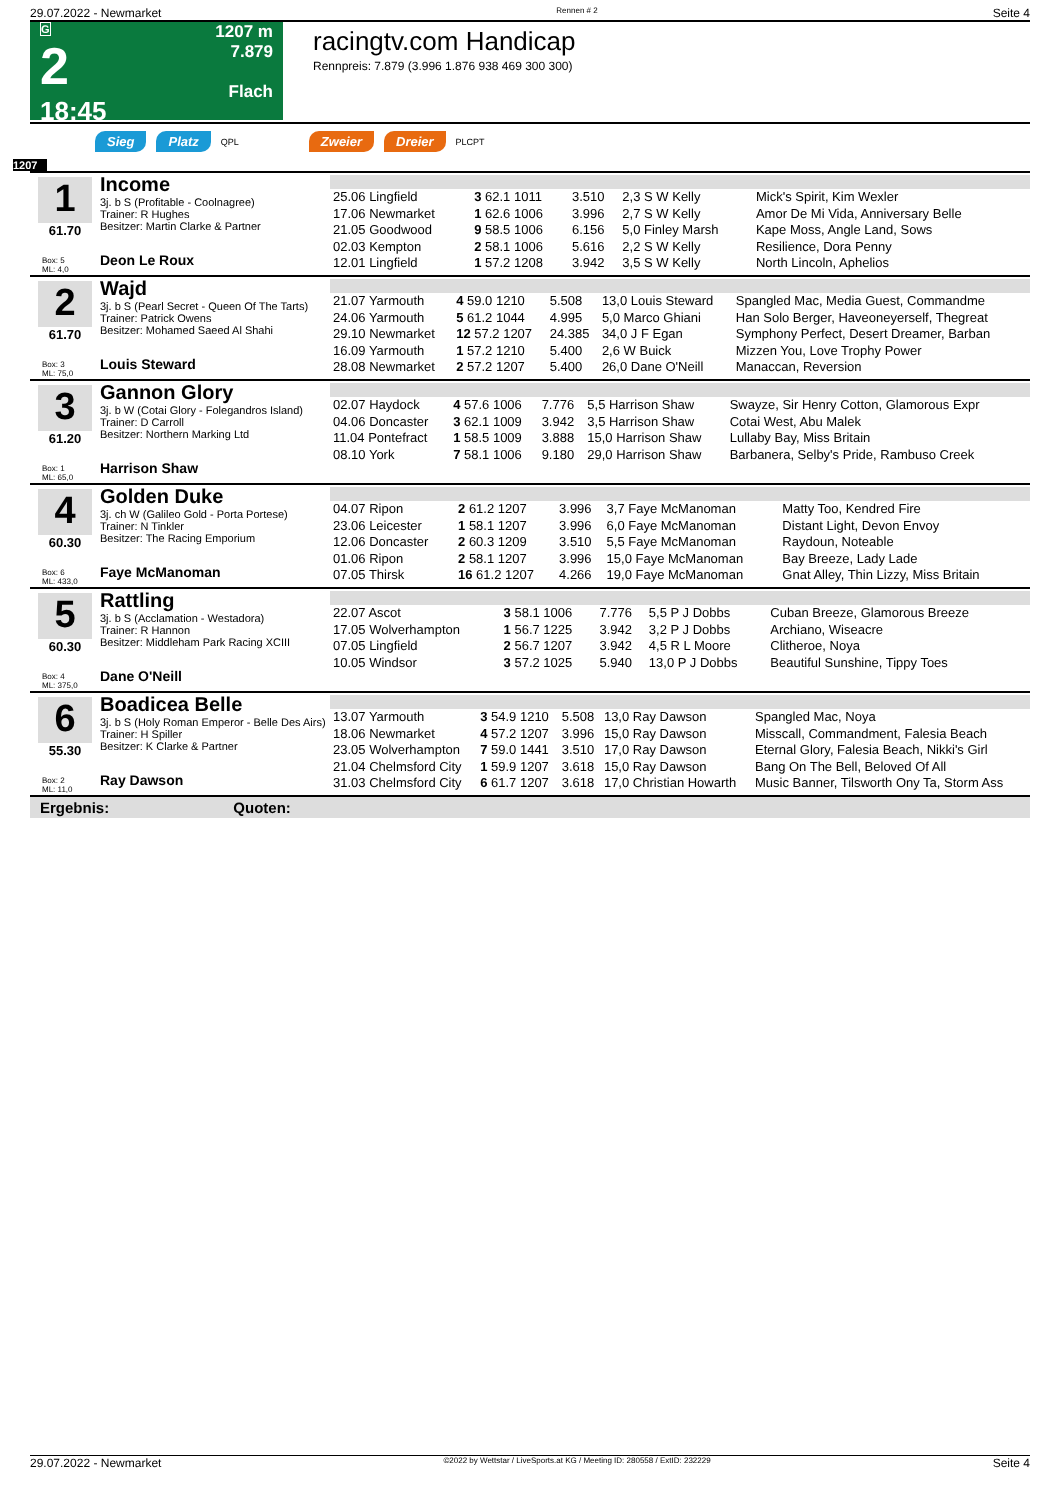29.07.2022 - Newmarket Rennen # 2 Seite 4
G
2
18:45
1207 m
7.879
Flach
racingtv.com Handicap
Rennpreis: 7.879 (3.996 1.876 938 469 300 300)
Sieg Platz QPL Zweier Dreier PLCPT
1207
1
61.70
Box: 5
ML: 4,0
Income
3j. b S (Profitable - Coolnagree)
Trainer: R Hughes
Besitzer: Martin Clarke & Partner
Deon Le Roux
| 25.06 Lingfield | 3 62.1 1011 | 3.510 | 2,3 S W Kelly | Mick's Spirit, Kim Wexler |
| 17.06 Newmarket | 1 62.6 1006 | 3.996 | 2,7 S W Kelly | Amor De Mi Vida, Anniversary Belle |
| 21.05 Goodwood | 9 58.5 1006 | 6.156 | 5,0 Finley Marsh | Kape Moss, Angle Land, Sows |
| 02.03 Kempton | 2 58.1 1006 | 5.616 | 2,2 S W Kelly | Resilience, Dora Penny |
| 12.01 Lingfield | 1 57.2 1208 | 3.942 | 3,5 S W Kelly | North Lincoln, Aphelios |
2
61.70
Box: 3
ML: 75,0
Wajd
3j. b S (Pearl Secret - Queen Of The Tarts)
Trainer: Patrick Owens
Besitzer: Mohamed Saeed Al Shahi
Louis Steward
| 21.07 Yarmouth | 4 59.0 1210 | 5.508 | 13,0 Louis Steward | Spangled Mac, Media Guest, Commandme |
| 24.06 Yarmouth | 5 61.2 1044 | 4.995 | 5,0 Marco Ghiani | Han Solo Berger, Haveoneyerself, Thegreat |
| 29.10 Newmarket | 12 57.2 1207 | 24.385 | 34,0 J F Egan | Symphony Perfect, Desert Dreamer, Barban |
| 16.09 Yarmouth | 1 57.2 1210 | 5.400 | 2,6 W Buick | Mizzen You, Love Trophy Power |
| 28.08 Newmarket | 2 57.2 1207 | 5.400 | 26,0 Dane O'Neill | Manaccan, Reversion |
3
61.20
Box: 1
ML: 65,0
Gannon Glory
3j. b W (Cotai Glory - Folegandros Island)
Trainer: D Carroll
Besitzer: Northern Marking Ltd
Harrison Shaw
| 02.07 Haydock | 4 57.6 1006 | 7.776 | 5,5 Harrison Shaw | Swayze, Sir Henry Cotton, Glamorous Expr |
| 04.06 Doncaster | 3 62.1 1009 | 3.942 | 3,5 Harrison Shaw | Cotai West, Abu Malek |
| 11.04 Pontefract | 1 58.5 1009 | 3.888 | 15,0 Harrison Shaw | Lullaby Bay, Miss Britain |
| 08.10 York | 7 58.1 1006 | 9.180 | 29,0 Harrison Shaw | Barbanera, Selby's Pride, Rambuso Creek |
4
60.30
Box: 6
ML: 433,0
Golden Duke
3j. ch W (Galileo Gold - Porta Portese)
Trainer: N Tinkler
Besitzer: The Racing Emporium
Faye McManoman
| 04.07 Ripon | 2 61.2 1207 | 3.996 | 3,7 Faye McManoman | Matty Too, Kendred Fire |
| 23.06 Leicester | 1 58.1 1207 | 3.996 | 6,0 Faye McManoman | Distant Light, Devon Envoy |
| 12.06 Doncaster | 2 60.3 1209 | 3.510 | 5,5 Faye McManoman | Raydoun, Noteable |
| 01.06 Ripon | 2 58.1 1207 | 3.996 | 15,0 Faye McManoman | Bay Breeze, Lady Lade |
| 07.05 Thirsk | 16 61.2 1207 | 4.266 | 19,0 Faye McManoman | Gnat Alley, Thin Lizzy, Miss Britain |
5
60.30
Box: 4
ML: 375,0
Rattling
3j. b S (Acclamation - Westadora)
Trainer: R Hannon
Besitzer: Middleham Park Racing XCIII
Dane O'Neill
| 22.07 Ascot | 3 58.1 1006 | 7.776 | 5,5 P J Dobbs | Cuban Breeze, Glamorous Breeze |
| 17.05 Wolverhampton | 1 56.7 1225 | 3.942 | 3,2 P J Dobbs | Archiano, Wiseacre |
| 07.05 Lingfield | 2 56.7 1207 | 3.942 | 4,5 R L Moore | Clitheroe, Noya |
| 10.05 Windsor | 3 57.2 1025 | 5.940 | 13,0 P J Dobbs | Beautiful Sunshine, Tippy Toes |
6
55.30
Box: 2
ML: 11,0
Boadicea Belle
3j. b S (Holy Roman Emperor - Belle Des Airs)
Trainer: H Spiller
Besitzer: K Clarke & Partner
Ray Dawson
| 13.07 Yarmouth | 3 54.9 1210 | 5.508 | 13,0 Ray Dawson | Spangled Mac, Noya |
| 18.06 Newmarket | 4 57.2 1207 | 3.996 | 15,0 Ray Dawson | Misscall, Commandment, Falesia Beach |
| 23.05 Wolverhampton | 7 59.0 1441 | 3.510 | 17,0 Ray Dawson | Eternal Glory, Falesia Beach, Nikki's Girl |
| 21.04 Chelmsford City | 1 59.9 1207 | 3.618 | 15,0 Ray Dawson | Bang On The Bell, Beloved Of All |
| 31.03 Chelmsford City | 6 61.7 1207 | 3.618 | 17,0 Christian Howarth | Music Banner, Tilsworth Ony Ta, Storm Ass |
Ergebnis: Quoten:
29.07.2022 - Newmarket ©2022 by Wettstar / LiveSports.at KG / Meeting ID: 280558 / ExtID: 232229 Seite 4